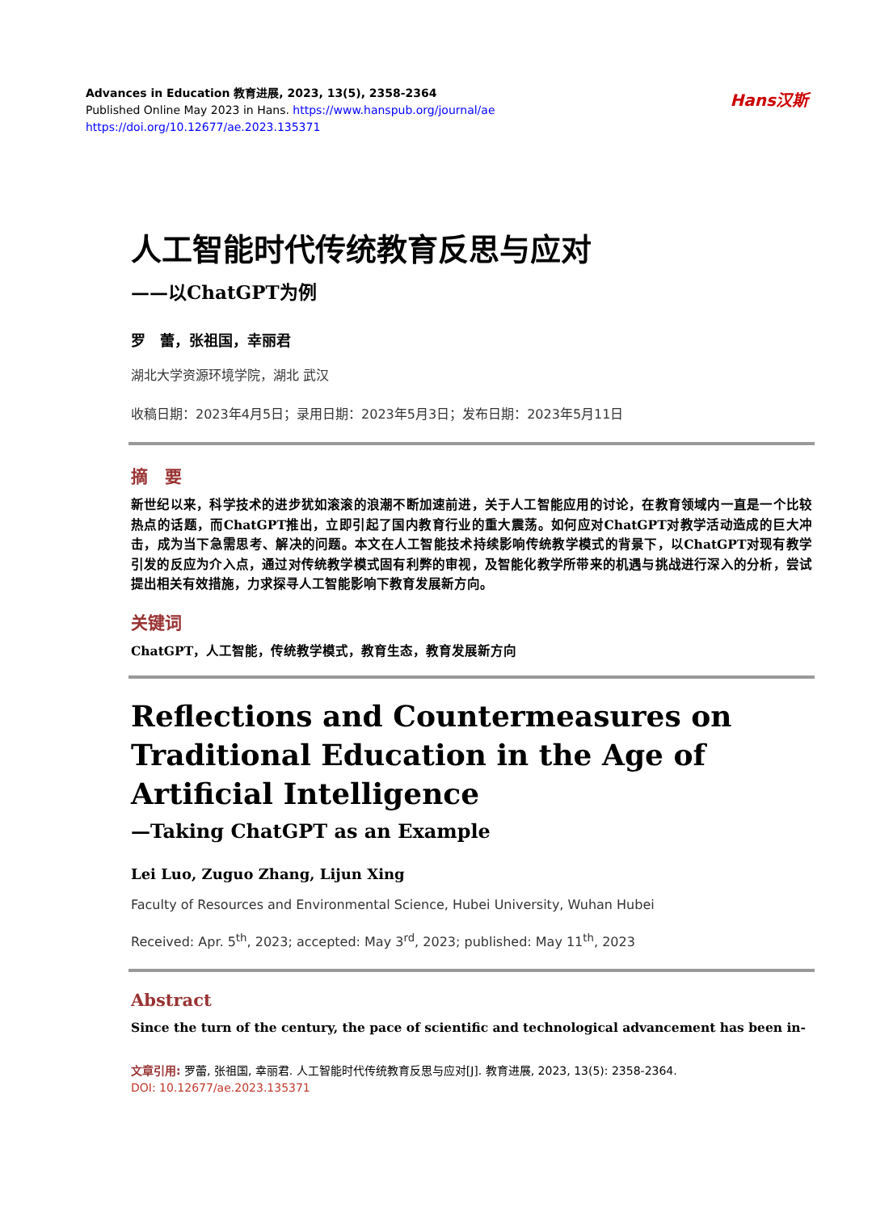Hans汉斯
Advances in Education 教育进展, 2023, 13(5), 2358-2364
Published Online May 2023 in Hans. https://www.hanspub.org/journal/ae
https://doi.org/10.12677/ae.2023.135371
人工智能时代传统教育反思与应对
——以ChatGPT为例
罗　蕾，张祖国，幸丽君
湖北大学资源环境学院，湖北 武汉
收稿日期：2023年4月5日；录用日期：2023年5月3日；发布日期：2023年5月11日
摘　要
新世纪以来，科学技术的进步犹如滚滚的浪潮不断加速前进，关于人工智能应用的讨论，在教育领域内一直是一个比较热点的话题，而ChatGPT推出，立即引起了国内教育行业的重大震荡。如何应对ChatGPT对教学活动造成的巨大冲击，成为当下急需思考、解决的问题。本文在人工智能技术持续影响传统教学模式的背景下，以ChatGPT对现有教学引发的反应为介入点，通过对传统教学模式固有利弊的审视，及智能化教学所带来的机遇与挑战进行深入的分析，尝试提出相关有效措施，力求探寻人工智能影响下教育发展新方向。
关键词
ChatGPT，人工智能，传统教学模式，教育生态，教育发展新方向
Reflections and Countermeasures on Traditional Education in the Age of Artificial Intelligence
—Taking ChatGPT as an Example
Lei Luo, Zuguo Zhang, Lijun Xing
Faculty of Resources and Environmental Science, Hubei University, Wuhan Hubei
Received: Apr. 5<sup>th</sup>, 2023; accepted: May 3<sup>rd</sup>, 2023; published: May 11<sup>th</sup>, 2023
Abstract
Since the turn of the century, the pace of scientific and technological advancement has been in-
文章引用: 罗蕾, 张祖国, 幸丽君. 人工智能时代传统教育反思与应对[J]. 教育进展, 2023, 13(5): 2358-2364.
DOI: 10.12677/ae.2023.135371